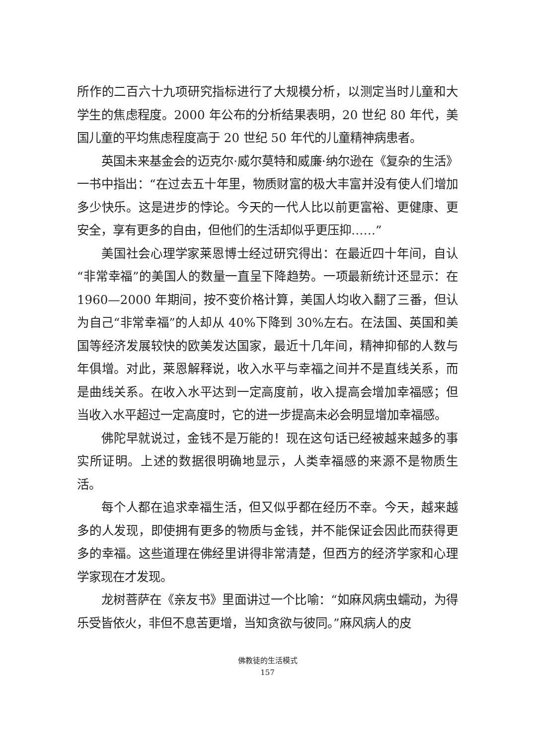所作的二百六十九项研究指标进行了大规模分析，以测定当时儿童和大学生的焦虑程度。2000 年公布的分析结果表明，20 世纪 80 年代，美国儿童的平均焦虑程度高于 20 世纪 50 年代的儿童精神病患者。
英国未来基金会的迈克尔·威尔莫特和威廉·纳尔逊在《复杂的生活》一书中指出：“在过去五十年里，物质财富的极大丰富并没有使人们增加多少快乐。这是进步的悖论。今天的一代人比以前更富裕、更健康、更安全，享有更多的自由，但他们的生活却似乎更压抑……”
美国社会心理学家莱恩博士经过研究得出：在最近四十年间，自认“非常幸福”的美国人的数量一直呈下降趋势。一项最新统计还显示：在 1960—2000 年期间，按不变价格计算，美国人均收入翻了三番，但认为自己“非常幸福”的人却从 40%下降到 30%左右。在法国、英国和美国等经济发展较快的欧美发达国家，最近十几年间，精神抑郁的人数与年俱增。对此，莱恩解释说，收入水平与幸福之间并不是直线关系，而是曲线关系。在收入水平达到一定高度前，收入提高会增加幸福感；但当收入水平超过一定高度时，它的进一步提高未必会明显增加幸福感。
佛陀早就说过，金钱不是万能的！现在这句话已经被越来越多的事实所证明。上述的数据很明确地显示，人类幸福感的来源不是物质生活。
每个人都在追求幸福生活，但又似乎都在经历不幸。今天，越来越多的人发现，即使拥有更多的物质与金钱，并不能保证会因此而获得更多的幸福。这些道理在佛经里讲得非常清楚，但西方的经济学家和心理学家现在才发现。
龙树菩萨在《亲友书》里面讲过一个比喻：“如麻风病虫蠕动，为得乐受皆依火，非但不息苦更增，当知贪欲与彼同。”麻风病人的皮
佛教徒的生活模式
157